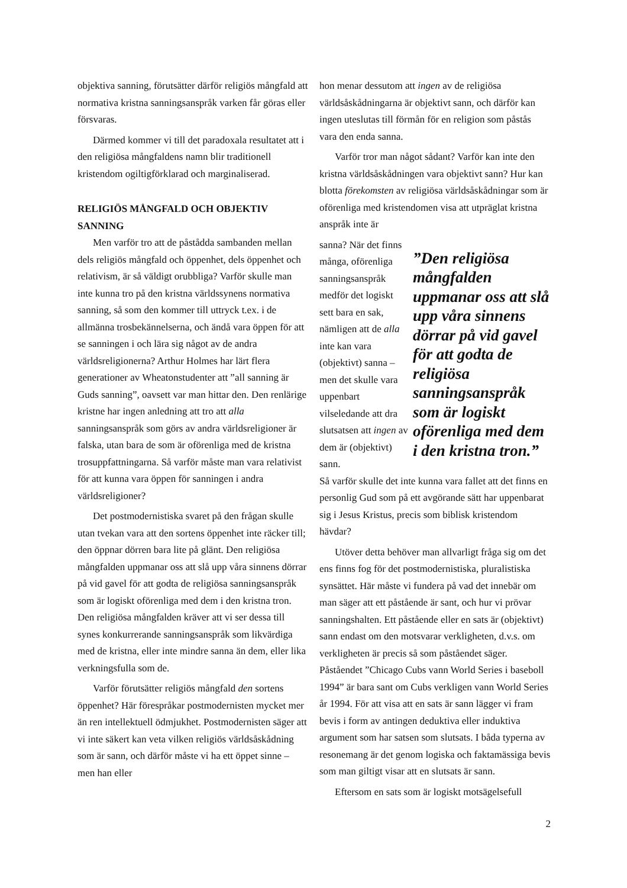objektiva sanning, förutsätter därför religiös mångfald att normativa kristna sanningsanspråk varken får göras eller försvaras.
Därmed kommer vi till det paradoxala resultatet att i den religiösa mångfaldens namn blir traditionell kristendom ogiltigförklarad och marginaliserad.
RELIGIÖS MÅNGFALD OCH OBJEKTIV SANNING
Men varför tro att de påstådda sambanden mellan dels religiös mångfald och öppenhet, dels öppenhet och relativism, är så väldigt orubbliga? Varför skulle man inte kunna tro på den kristna världssynens normativa sanning, så som den kommer till uttryck t.ex. i de allmänna trosbekännelserna, och ändå vara öppen för att se sanningen i och lära sig något av de andra världsreligionerna? Arthur Holmes har lärt flera generationer av Wheatonstudenter att ”all sanning är Guds sanning”, oavsett var man hittar den. Den renlärige kristne har ingen anledning att tro att alla sanningsanspråk som görs av andra världsreligioner är falska, utan bara de som är oförenliga med de kristna trosuppfattningarna. Så varför måste man vara relativist för att kunna vara öppen för sanningen i andra världsreligioner?
Det postmodernistiska svaret på den frågan skulle utan tvekan vara att den sortens öppenhet inte räcker till; den öppnar dörren bara lite på glänt. Den religiösa mångfalden uppmanar oss att slå upp våra sinnens dörrar på vid gavel för att godta de religiösa sanningsanspråk som är logiskt oförenliga med dem i den kristna tron. Den religiösa mångfalden kräver att vi ser dessa till synes konkurrerande sanningsanspråk som likvärdiga med de kristna, eller inte mindre sanna än dem, eller lika verkningsfulla som de.
Varför förutsätter religiös mångfald den sortens öppenhet? Här förespråkar postmodernisten mycket mer än ren intellektuell ödmjukhet. Postmodernisten säger att vi inte säkert kan veta vilken religiös världsåskådning som är sann, och därför måste vi ha ett öppet sinne – men han eller
hon menar dessutom att ingen av de religiösa världsåskådningarna är objektivt sann, och därför kan ingen uteslutas till förmån för en religion som påstås vara den enda sanna.
Varför tror man något sådant? Varför kan inte den kristna världsåskådningen vara objektivt sann? Hur kan blotta förekomsten av religiösa världsåskådningar som är oförenliga med kristendomen visa att utpräglat kristna anspråk inte är
sanna? När det finns många, oförenliga sanningsanspråk medför det logiskt sett bara en sak, nämligen att de alla inte kan vara (objektivt) sanna – men det skulle vara uppenbart vilseledande att dra slutsatsen att ingen av dem är (objektivt) sann.
”Den religiösa mångfalden uppmanar oss att slå upp våra sinnens dörrar på vid gavel för att godta de religiösa sanningsanspråk som är logiskt oförenliga med dem i den kristna tron.”
Så varför skulle det inte kunna vara fallet att det finns en personlig Gud som på ett avgörande sätt har uppenbarat sig i Jesus Kristus, precis som biblisk kristendom hävdar?
Utöver detta behöver man allvarligt fråga sig om det ens finns fog för det postmodernistiska, pluralistiska synsättet. Här måste vi fundera på vad det innebär om man säger att ett påstående är sant, och hur vi prövar sanningshalten. Ett påstående eller en sats är (objektivt) sann endast om den motsvarar verkligheten, d.v.s. om verkligheten är precis så som påståendet säger. Påståendet ”Chicago Cubs vann World Series i baseboll 1994” är bara sant om Cubs verkligen vann World Series år 1994. För att visa att en sats är sann lägger vi fram bevis i form av antingen deduktiva eller induktiva argument som har satsen som slutsats. I båda typerna av resonemang är det genom logiska och faktamässiga bevis som man giltigt visar att en slutsats är sann.
Eftersom en sats som är logiskt motsägelsefull
2